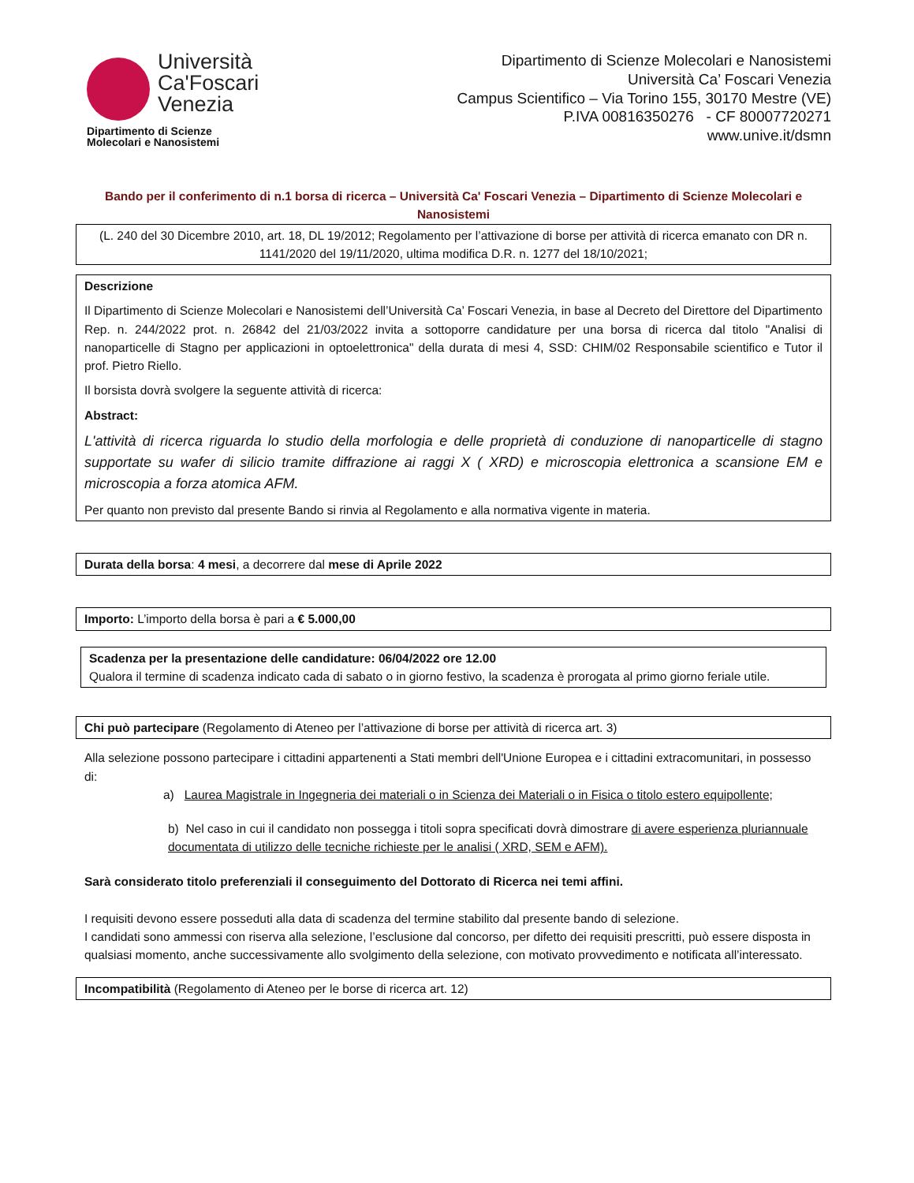Università
Ca'Foscari
Venezia
Dipartimento di Scienze
Molecolari e Nanosistemi
Dipartimento di Scienze Molecolari e Nanosistemi
Università Ca’ Foscari Venezia
Campus Scientifico – Via Torino 155, 30170 Mestre (VE)
P.IVA 00816350276 - CF 80007720271
www.unive.it/dsmn
Bando per il conferimento di n.1 borsa di ricerca – Università Ca' Foscari Venezia – Dipartimento di Scienze Molecolari e Nanosistemi
(L. 240 del 30 Dicembre 2010, art. 18, DL 19/2012; Regolamento per l’attivazione di borse per attività di ricerca emanato con DR n. 1141/2020 del 19/11/2020, ultima modifica D.R. n. 1277 del 18/10/2021;
Descrizione
Il Dipartimento di Scienze Molecolari e Nanosistemi dell’Università Ca’ Foscari Venezia, in base al Decreto del Direttore del Dipartimento Rep. n. 244/2022 prot. n. 26842 del 21/03/2022 invita a sottoporre candidature per una borsa di ricerca dal titolo "Analisi di nanoparticelle di Stagno per applicazioni in optoelettronica" della durata di mesi 4, SSD: CHIM/02 Responsabile scientifico e Tutor il prof. Pietro Riello.
Il borsista dovrà svolgere la seguente attività di ricerca:
Abstract:
L'attività di ricerca riguarda lo studio della morfologia e delle proprietà di conduzione di nanoparticelle di stagno supportate su wafer di silicio tramite diffrazione ai raggi X ( XRD) e microscopia elettronica a scansione EM e microscopia a forza atomica AFM.
Per quanto non previsto dal presente Bando si rinvia al Regolamento e alla normativa vigente in materia.
Durata della borsa: 4 mesi, a decorrere dal mese di Aprile 2022
Importo: L’importo della borsa è pari a € 5.000,00
Scadenza per la presentazione delle candidature: 06/04/2022 ore 12.00
Qualora il termine di scadenza indicato cada di sabato o in giorno festivo, la scadenza è prorogata al primo giorno feriale utile.
Chi può partecipare (Regolamento di Ateneo per l’attivazione di borse per attività di ricerca art. 3)
Alla selezione possono partecipare i cittadini appartenenti a Stati membri dell'Unione Europea e i cittadini extracomunitari, in possesso di:
a) Laurea Magistrale in Ingegneria dei materiali o in Scienza dei Materiali o in Fisica o titolo estero equipollente;
b) Nel caso in cui il candidato non possegga i titoli sopra specificati dovrà dimostrare di avere esperienza pluriannuale documentata di utilizzo delle tecniche richieste per le analisi ( XRD, SEM e AFM).
Sarà considerato titolo preferenziali il conseguimento del Dottorato di Ricerca nei temi affini.
I requisiti devono essere posseduti alla data di scadenza del termine stabilito dal presente bando di selezione.
I candidati sono ammessi con riserva alla selezione, l’esclusione dal concorso, per difetto dei requisiti prescritti, può essere disposta in qualsiasi momento, anche successivamente allo svolgimento della selezione, con motivato provvedimento e notificata all’interessato.
Incompatibilità (Regolamento di Ateneo per le borse di ricerca art. 12)